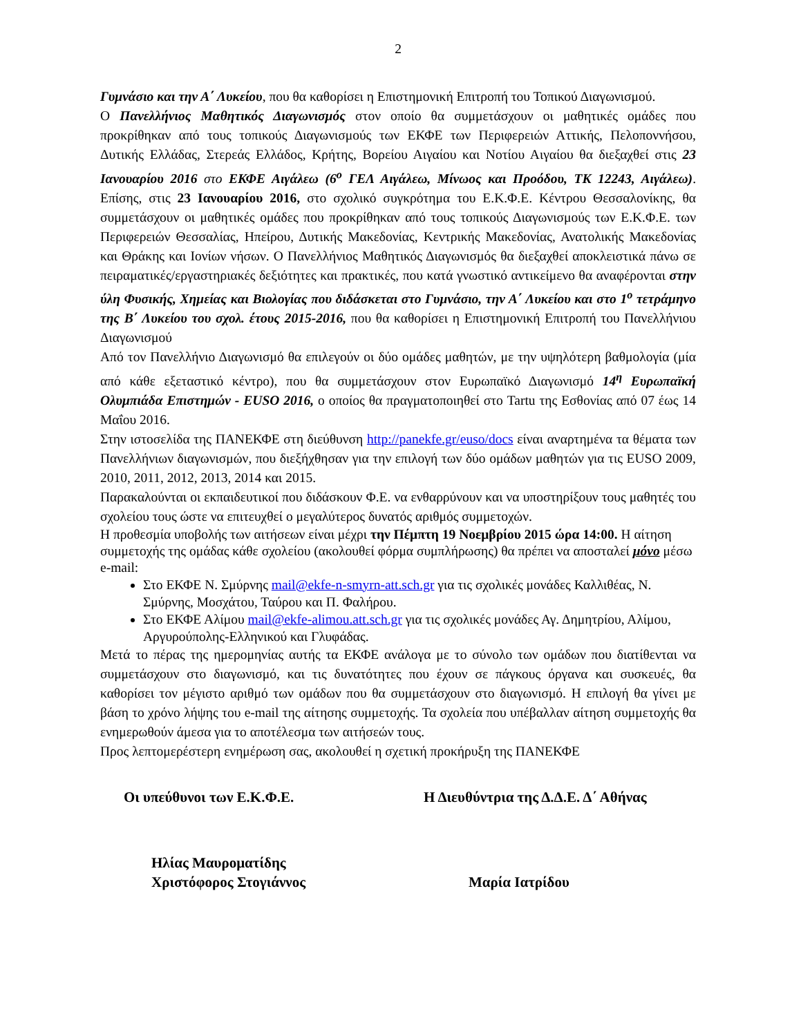2
Γυμνάσιο και την Α΄ Λυκείου, που θα καθορίσει η Επιστημονική Επιτροπή του Τοπικού Διαγωνισμού.
Ο Πανελλήνιος Μαθητικός Διαγωνισμός στον οποίο θα συμμετάσχουν οι μαθητικές ομάδες που προκρίθηκαν από τους τοπικούς Διαγωνισμούς των ΕΚΦΕ των Περιφερειών Αττικής, Πελοποννήσου, Δυτικής Ελλάδας, Στερεάς Ελλάδος, Κρήτης, Βορείου Αιγαίου και Νοτίου Αιγαίου θα διεξαχθεί στις 23 Ιανουαρίου 2016 στο ΕΚΦΕ Αιγάλεω (6<sup>ο</sup> ΓΕΛ Αιγάλεω, Μίνωος και Προόδου, ΤΚ 12243, Αιγάλεω). Επίσης, στις 23 Ιανουαρίου 2016, στο σχολικό συγκρότημα του Ε.Κ.Φ.Ε. Κέντρου Θεσσαλονίκης, θα συμμετάσχουν οι μαθητικές ομάδες που προκρίθηκαν από τους τοπικούς Διαγωνισμούς των Ε.Κ.Φ.Ε. των Περιφερειών Θεσσαλίας, Ηπείρου, Δυτικής Μακεδονίας, Κεντρικής Μακεδονίας, Ανατολικής Μακεδονίας και Θράκης και Ιονίων νήσων. Ο Πανελλήνιος Μαθητικός Διαγωνισμός θα διεξαχθεί αποκλειστικά πάνω σε πειραματικές/εργαστηριακές δεξιότητες και πρακτικές, που κατά γνωστικό αντικείμενο θα αναφέρονται στην ύλη Φυσικής, Χημείας και Βιολογίας που διδάσκεται στο Γυμνάσιο, την Α΄ Λυκείου και στο 1<sup>ο</sup> τετράμηνο της Β΄ Λυκείου του σχολ. έτους 2015-2016, που θα καθορίσει η Επιστημονική Επιτροπή του Πανελλήνιου Διαγωνισμού
Από τον Πανελλήνιο Διαγωνισμό θα επιλεγούν οι δύο ομάδες μαθητών, με την υψηλότερη βαθμολογία (μία από κάθε εξεταστικό κέντρο), που θα συμμετάσχουν στον Ευρωπαϊκό Διαγωνισμό 14<sup>η</sup> Ευρωπαϊκή Ολυμπιάδα Επιστημών - EUSO 2016, ο οποίος θα πραγματοποιηθεί στο Tartu της Εσθονίας από 07 έως 14 Μαΐου 2016.
Στην ιστοσελίδα της ΠΑΝΕΚΦΕ στη διεύθυνση http://panekfe.gr/euso/docs είναι αναρτημένα τα θέματα των Πανελλήνιων διαγωνισμών, που διεξήχθησαν για την επιλογή των δύο ομάδων μαθητών για τις EUSO 2009, 2010, 2011, 2012, 2013, 2014 και 2015.
Παρακαλούνται οι εκπαιδευτικοί που διδάσκουν Φ.Ε. να ενθαρρύνουν και να υποστηρίξουν τους μαθητές του σχολείου τους ώστε να επιτευχθεί ο μεγαλύτερος δυνατός αριθμός συμμετοχών.
Η προθεσμία υποβολής των αιτήσεων είναι μέχρι την Πέμπτη 19 Νοεμβρίου 2015 ώρα 14:00. Η αίτηση συμμετοχής της ομάδας κάθε σχολείου (ακολουθεί φόρμα συμπλήρωσης) θα πρέπει να αποσταλεί μόνο μέσω e-mail:
Στο ΕΚΦΕ Ν. Σμύρνης mail@ekfe-n-smyrn-att.sch.gr για τις σχολικές μονάδες Καλλιθέας, Ν. Σμύρνης, Μοσχάτου, Ταύρου και Π. Φαλήρου.
Στο ΕΚΦΕ Αλίμου mail@ekfe-alimou.att.sch.gr για τις σχολικές μονάδες Αγ. Δημητρίου, Αλίμου, Αργυρούπολης-Ελληνικού και Γλυφάδας.
Μετά το πέρας της ημερομηνίας αυτής τα ΕΚΦΕ ανάλογα με το σύνολο των ομάδων που διατίθενται να συμμετάσχουν στο διαγωνισμό, και τις δυνατότητες που έχουν σε πάγκους όργανα και συσκευές, θα καθορίσει τον μέγιστο αριθμό των ομάδων που θα συμμετάσχουν στο διαγωνισμό. Η επιλογή θα γίνει με βάση το χρόνο λήψης του e-mail της αίτησης συμμετοχής. Τα σχολεία που υπέβαλλαν αίτηση συμμετοχής θα ενημερωθούν άμεσα για το αποτέλεσμα των αιτήσεών τους.
Προς λεπτομερέστερη ενημέρωση σας, ακολουθεί η σχετική προκήρυξη της ΠΑΝΕΚΦΕ
Οι υπεύθυνοι των Ε.Κ.Φ.Ε. Η Διευθύντρια της Δ.Δ.Ε. Δ΄ Αθήνας
Ηλίας Μαυροματίδης
Χριστόφορος Στογιάννος
Μαρία Ιατρίδου